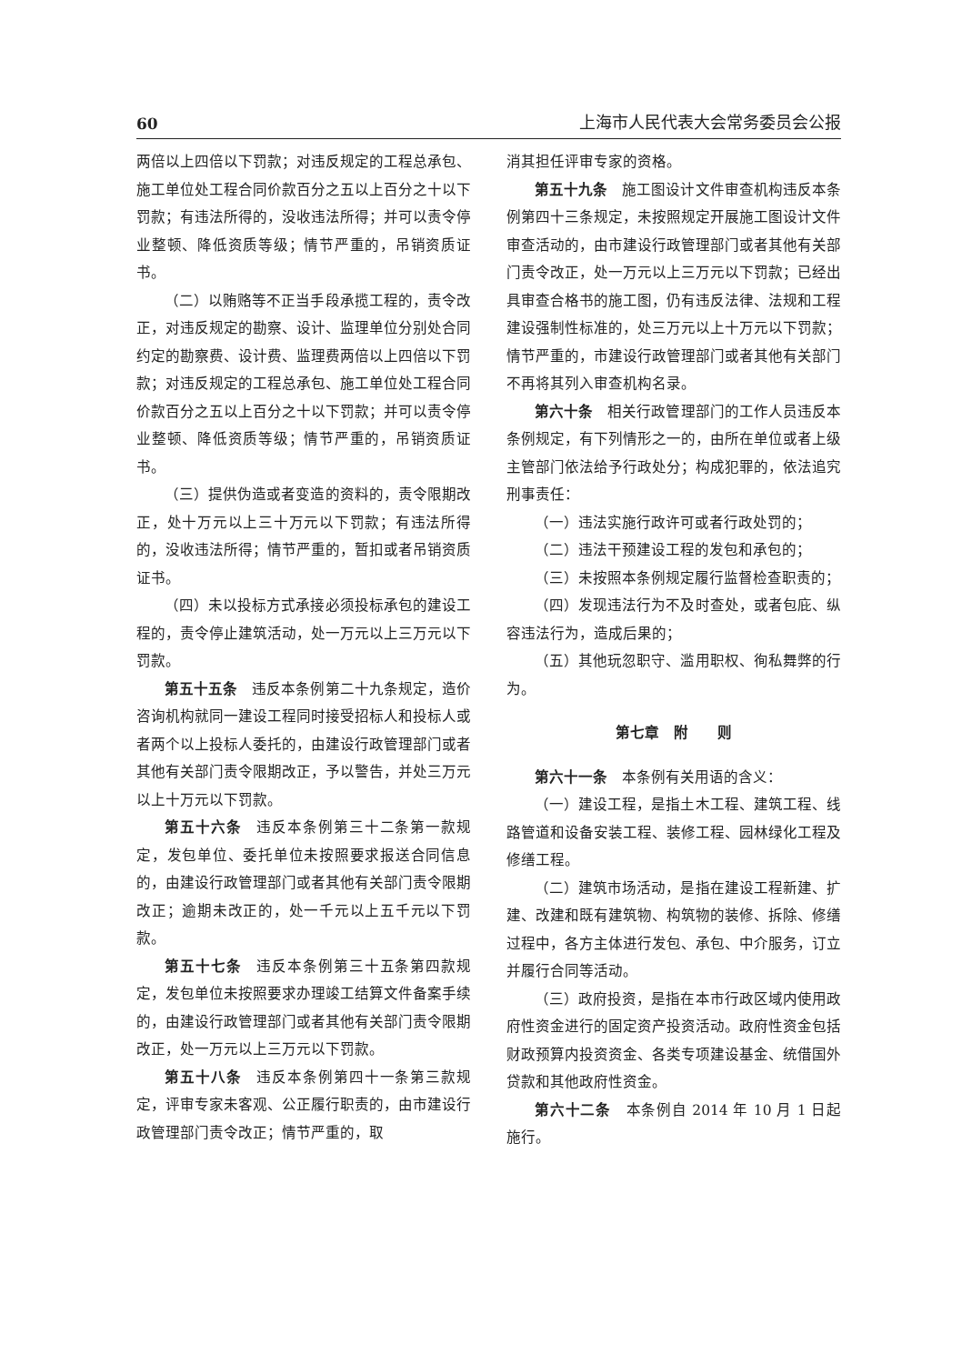60 上海市人民代表大会常务委员会公报
两倍以上四倍以下罚款；对违反规定的工程总承包、施工单位处工程合同价款百分之五以上百分之十以下罚款；有违法所得的，没收违法所得；并可以责令停业整顿、降低资质等级；情节严重的，吊销资质证书。
（二）以贿赂等不正当手段承揽工程的，责令改正，对违反规定的勘察、设计、监理单位分别处合同约定的勘察费、设计费、监理费两倍以上四倍以下罚款；对违反规定的工程总承包、施工单位处工程合同价款百分之五以上百分之十以下罚款；并可以责令停业整顿、降低资质等级；情节严重的，吊销资质证书。
（三）提供伪造或者变造的资料的，责令限期改正，处十万元以上三十万元以下罚款；有违法所得的，没收违法所得；情节严重的，暂扣或者吊销资质证书。
（四）未以投标方式承接必须投标承包的建设工程的，责令停止建筑活动，处一万元以上三万元以下罚款。
第五十五条　违反本条例第二十九条规定，造价咨询机构就同一建设工程同时接受招标人和投标人或者两个以上投标人委托的，由建设行政管理部门或者其他有关部门责令限期改正，予以警告，并处三万元以上十万元以下罚款。
第五十六条　违反本条例第三十二条第一款规定，发包单位、委托单位未按照要求报送合同信息的，由建设行政管理部门或者其他有关部门责令限期改正；逾期未改正的，处一千元以上五千元以下罚款。
第五十七条　违反本条例第三十五条第四款规定，发包单位未按照要求办理竣工结算文件备案手续的，由建设行政管理部门或者其他有关部门责令限期改正，处一万元以上三万元以下罚款。
第五十八条　违反本条例第四十一条第三款规定，评审专家未客观、公正履行职责的，由市建设行政管理部门责令改正；情节严重的，取
消其担任评审专家的资格。
第五十九条　施工图设计文件审查机构违反本条例第四十三条规定，未按照规定开展施工图设计文件审查活动的，由市建设行政管理部门或者其他有关部门责令改正，处一万元以上三万元以下罚款；已经出具审查合格书的施工图，仍有违反法律、法规和工程建设强制性标准的，处三万元以上十万元以下罚款；情节严重的，市建设行政管理部门或者其他有关部门不再将其列入审查机构名录。
第六十条　相关行政管理部门的工作人员违反本条例规定，有下列情形之一的，由所在单位或者上级主管部门依法给予行政处分；构成犯罪的，依法追究刑事责任：
（一）违法实施行政许可或者行政处罚的；
（二）违法干预建设工程的发包和承包的；
（三）未按照本条例规定履行监督检查职责的；
（四）发现违法行为不及时查处，或者包庇、纵容违法行为，造成后果的；
（五）其他玩忽职守、滥用职权、徇私舞弊的行为。
第七章　附　　则
第六十一条　本条例有关用语的含义：
（一）建设工程，是指土木工程、建筑工程、线路管道和设备安装工程、装修工程、园林绿化工程及修缮工程。
（二）建筑市场活动，是指在建设工程新建、扩建、改建和既有建筑物、构筑物的装修、拆除、修缮过程中，各方主体进行发包、承包、中介服务，订立并履行合同等活动。
（三）政府投资，是指在本市行政区域内使用政府性资金进行的固定资产投资活动。政府性资金包括财政预算内投资资金、各类专项建设基金、统借国外贷款和其他政府性资金。
第六十二条　本条例自 2014 年 10 月 1 日起施行。